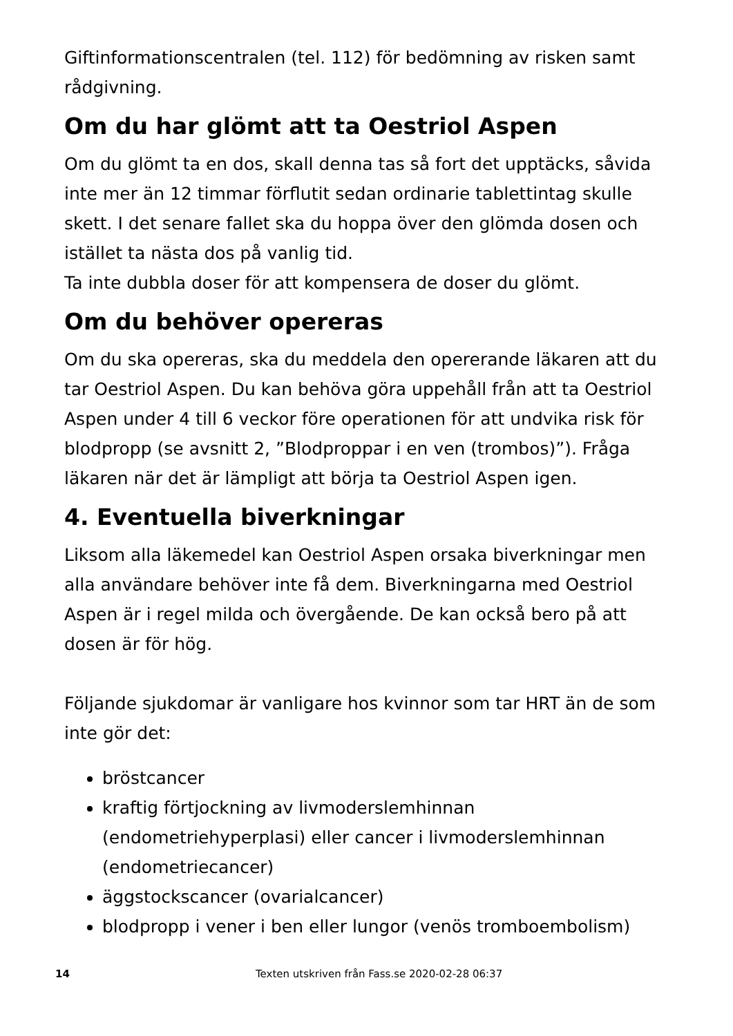Giftinformationscentralen (tel. 112) för bedömning av risken samt rådgivning.
Om du har glömt att ta Oestriol Aspen
Om du glömt ta en dos, skall denna tas så fort det upptäcks, såvida inte mer än 12 timmar förflutit sedan ordinarie tablettintag skulle skett. I det senare fallet ska du hoppa över den glömda dosen och istället ta nästa dos på vanlig tid.
Ta inte dubbla doser för att kompensera de doser du glömt.
Om du behöver opereras
Om du ska opereras, ska du meddela den opererande läkaren att du tar Oestriol Aspen. Du kan behöva göra uppehåll från att ta Oestriol Aspen under 4 till 6 veckor före operationen för att undvika risk för blodpropp (se avsnitt 2, ”Blodproppar i en ven (trombos)”). Fråga läkaren när det är lämpligt att börja ta Oestriol Aspen igen.
4. Eventuella biverkningar
Liksom alla läkemedel kan Oestriol Aspen orsaka biverkningar men alla användare behöver inte få dem. Biverkningarna med Oestriol Aspen är i regel milda och övergående. De kan också bero på att dosen är för hög.
Följande sjukdomar är vanligare hos kvinnor som tar HRT än de som inte gör det:
bröstcancer
kraftig förtjockning av livmoderslemhinnan (endometriehyperplasi) eller cancer i livmoderslemhinnan (endometriecancer)
äggstockscancer (ovarialcancer)
blodpropp i vener i ben eller lungor (venös tromboembolism)
14 Texten utskriven från Fass.se 2020-02-28 06:37